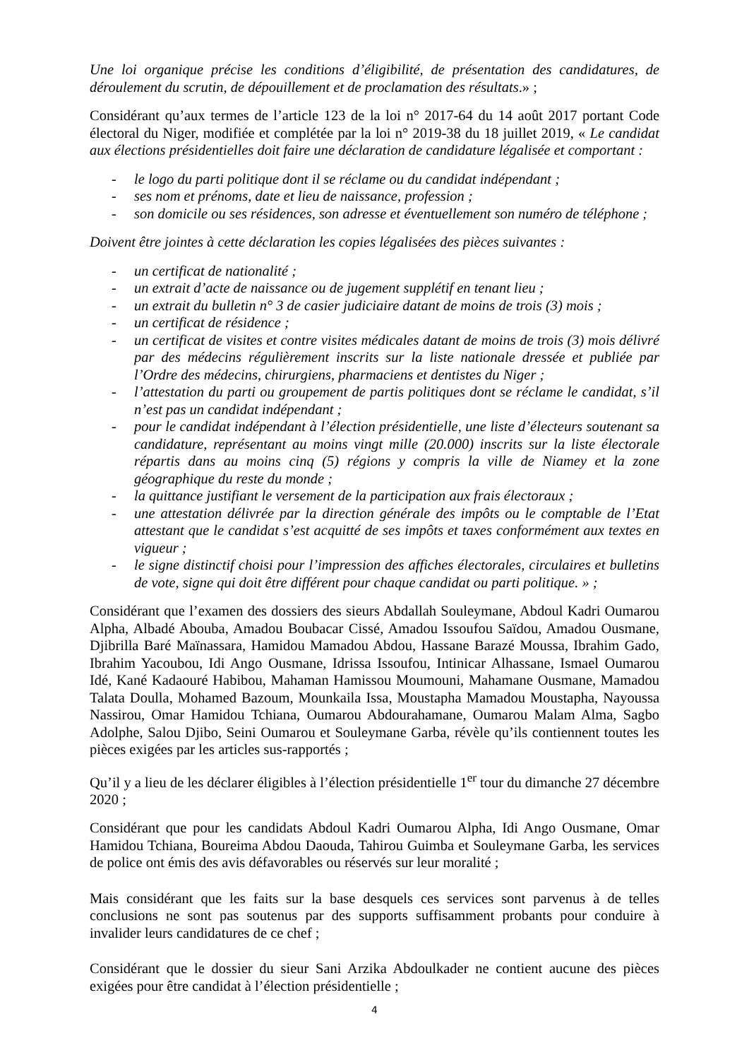Une loi organique précise les conditions d’éligibilité, de présentation des candidatures, de déroulement du scrutin, de dépouillement et de proclamation des résultats.» ;
Considérant qu’aux termes de l’article 123 de la loi n° 2017-64 du 14 août 2017 portant Code électoral du Niger, modifiée et complétée par la loi n° 2019-38 du 18 juillet 2019, « Le candidat aux élections présidentielles doit faire une déclaration de candidature légalisée et comportant :
- le logo du parti politique dont il se réclame ou du candidat indépendant ;
- ses nom et prénoms, date et lieu de naissance, profession ;
- son domicile ou ses résidences, son adresse et éventuellement son numéro de téléphone ;
Doivent être jointes à cette déclaration les copies légalisées des pièces suivantes :
- un certificat de nationalité ;
- un extrait d’acte de naissance ou de jugement supplétif en tenant lieu ;
- un extrait du bulletin n° 3 de casier judiciaire datant de moins de trois (3) mois ;
- un certificat de résidence ;
- un certificat de visites et contre visites médicales datant de moins de trois (3) mois délivré par des médecins régulièrement inscrits sur la liste nationale dressée et publiée par l’Ordre des médecins, chirurgiens, pharmaciens et dentistes du Niger ;
- l’attestation du parti ou groupement de partis politiques dont se réclame le candidat, s’il n’est pas un candidat indépendant ;
- pour le candidat indépendant à l’élection présidentielle, une liste d’électeurs soutenant sa candidature, représentant au moins vingt mille (20.000) inscrits sur la liste électorale répartis dans au moins cinq (5) régions y compris la ville de Niamey et la zone géographique du reste du monde ;
- la quittance justifiant le versement de la participation aux frais électoraux ;
- une attestation délivrée par la direction générale des impôts ou le comptable de l’Etat attestant que le candidat s’est acquitté de ses impôts et taxes conformément aux textes en vigueur ;
- le signe distinctif choisi pour l’impression des affiches électorales, circulaires et bulletins de vote, signe qui doit être différent pour chaque candidat ou parti politique. » ;
Considérant que l’examen des dossiers des sieurs Abdallah Souleymane, Abdoul Kadri Oumarou Alpha, Albadé Abouba, Amadou Boubacar Cissé, Amadou Issoufou Saïdou, Amadou Ousmane, Djibrilla Baré Maïnassara, Hamidou Mamadou Abdou, Hassane Barazé Moussa, Ibrahim Gado, Ibrahim Yacoubou, Idi Ango Ousmane, Idrissa Issoufou, Intinicar Alhassane, Ismael Oumarou Idé, Kané Kadaouré Habibou, Mahaman Hamissou Moumouni, Mahamane Ousmane, Mamadou Talata Doulla, Mohamed Bazoum, Mounkaila Issa, Moustapha Mamadou Moustapha, Nayoussa Nassirou, Omar Hamidou Tchiana, Oumarou Abdourahamane, Oumarou Malam Alma, Sagbo Adolphe, Salou Djibo, Seini Oumarou et Souleymane Garba, révèle qu’ils contiennent toutes les pièces exigées par les articles sus-rapportés ;
Qu’il y a lieu de les déclarer éligibles à l’élection présidentielle 1<sup>er</sup> tour du dimanche 27 décembre 2020 ;
Considérant que pour les candidats Abdoul Kadri Oumarou Alpha, Idi Ango Ousmane, Omar Hamidou Tchiana, Boureima Abdou Daouda, Tahirou Guimba et Souleymane Garba, les services de police ont émis des avis défavorables ou réservés sur leur moralité ;
Mais considérant que les faits sur la base desquels ces services sont parvenus à de telles conclusions ne sont pas soutenus par des supports suffisamment probants pour conduire à invalider leurs candidatures de ce chef ;
Considérant que le dossier du sieur Sani Arzika Abdoulkader ne contient aucune des pièces exigées pour être candidat à l’élection présidentielle ;
4